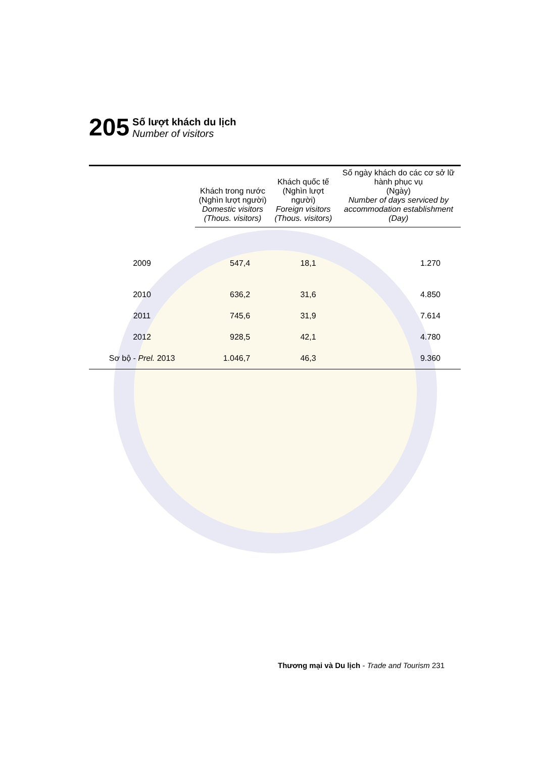205
Số lượt khách du lịch
Number of visitors
| | Khách trong nước (Nghìn lượt người) Domestic visitors (Thous. visitors) | Khách quốc tế (Nghìn lượt người) Foreign visitors (Thous. visitors) | Số ngày khách do các cơ sở lữ hành phục vụ (Ngày) Number of days serviced by accommodation establishment (Day) |
| --- | --- | --- | --- |
| 2009 | 547,4 | 18,1 | 1.270 |
| 2010 | 636,2 | 31,6 | 4.850 |
| 2011 | 745,6 | 31,9 | 7.614 |
| 2012 | 928,5 | 42,1 | 4.780 |
| Sơ bộ - Prel. 2013 | 1.046,7 | 46,3 | 9.360 |
Thương mại và Du lịch - Trade and Tourism 231